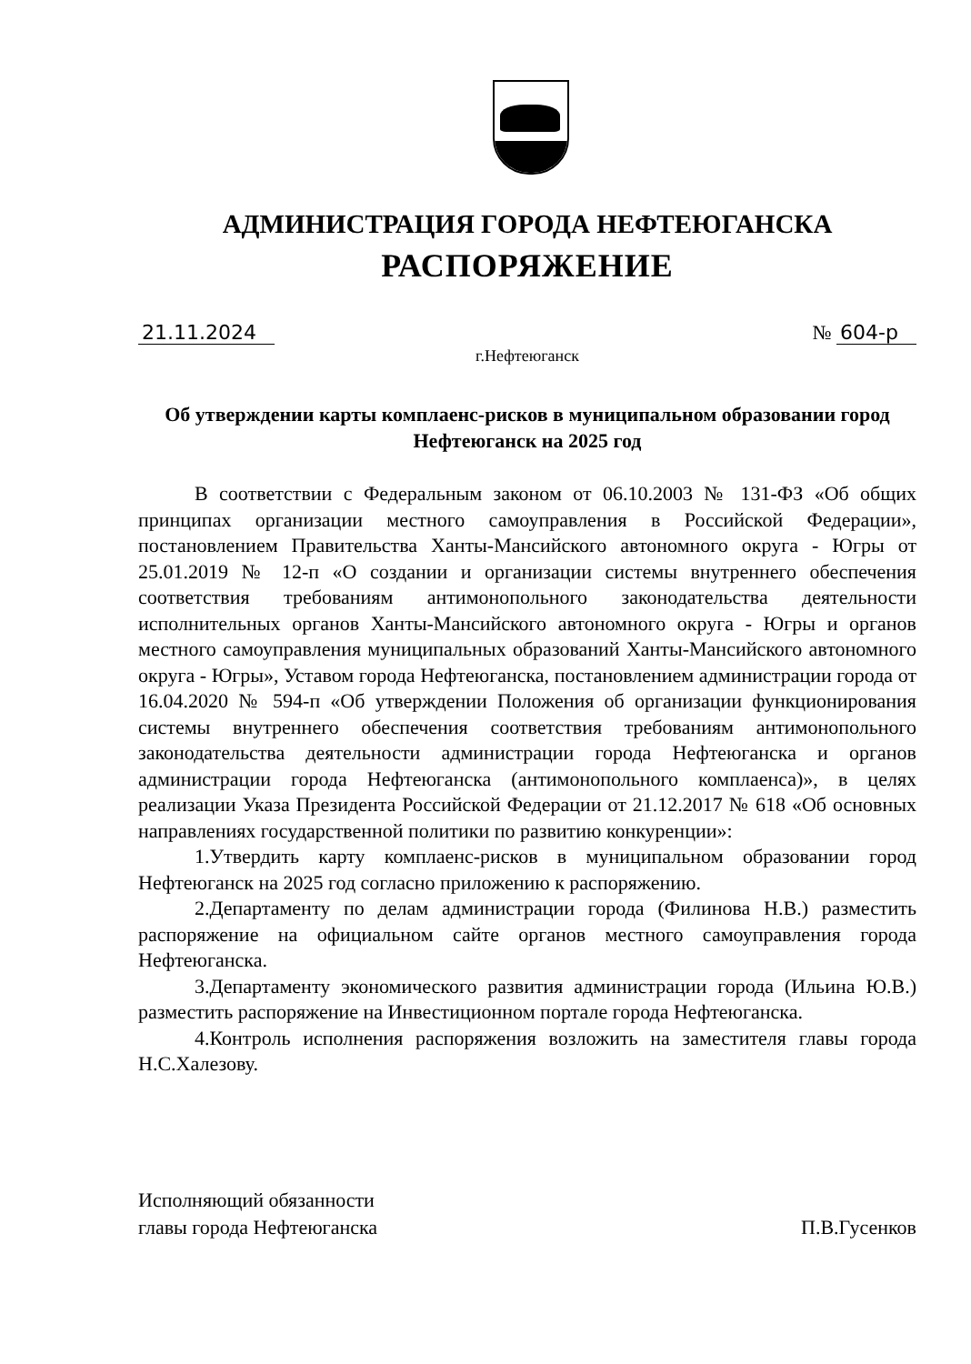АДМИНИСТРАЦИЯ ГОРОДА НЕФТЕЮГАНСКА
РАСПОРЯЖЕНИЕ
21.11.2024 № 604-р
г.Нефтеюганск
Об утверждении карты комплаенс-рисков в муниципальном образовании город Нефтеюганск на 2025 год
В соответствии с Федеральным законом от 06.10.2003 № 131-ФЗ «Об общих принципах организации местного самоуправления в Российской Федерации», постановлением Правительства Ханты-Мансийского автономного округа - Югры от 25.01.2019 № 12-п «О создании и организации системы внутреннего обеспечения соответствия требованиям антимонопольного законодательства деятельности исполнительных органов Ханты-Мансийского автономного округа - Югры и органов местного самоуправления муниципальных образований Ханты-Мансийского автономного округа - Югры», Уставом города Нефтеюганска, постановлением администрации города от 16.04.2020 № 594-п «Об утверждении Положения об организации функционирования системы внутреннего обеспечения соответствия требованиям антимонопольного законодательства деятельности администрации города Нефтеюганска и органов администрации города Нефтеюганска (антимонопольного комплаенса)», в целях реализации Указа Президента Российской Федерации от 21.12.2017 № 618 «Об основных направлениях государственной политики по развитию конкуренции»:
1.Утвердить карту комплаенс-рисков в муниципальном образовании город Нефтеюганск на 2025 год согласно приложению к распоряжению.
2.Департаменту по делам администрации города (Филинова Н.В.) разместить распоряжение на официальном сайте органов местного самоуправления города Нефтеюганска.
3.Департаменту экономического развития администрации города (Ильина Ю.В.) разместить распоряжение на Инвестиционном портале города Нефтеюганска.
4.Контроль исполнения распоряжения возложить на заместителя главы города Н.С.Халезову.
Исполняющий обязанности
главы города Нефтеюганска
П.В.Гусенков